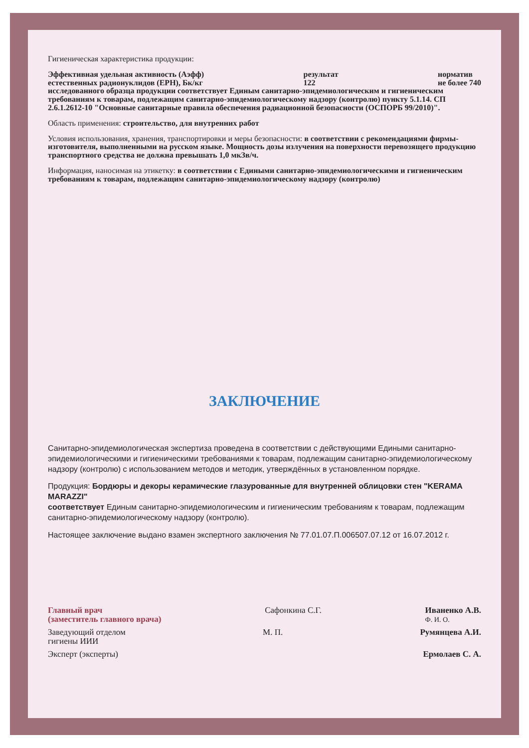Гигиеническая характеристика продукции:
Эффективная удельная активность (Аэфф)
естественных радионуклидов (ЕРН), Бк/кг
результат
122
норматив
не более 740
исследованного образца продукции соответствует Единым санитарно-эпидемиологическим и гигиеническим требованиям к товарам, подлежащим санитарно-эпидемиологическому надзору (контролю) пункту 5.1.14. СП 2.6.1.2612-10 "Основные санитарные правила обеспечения радиационной безопасности (ОСПОРБ 99/2010)".
Область применения: строительство, для внутренних работ
Условия использования, хранения, транспортировки и меры безопасности: в соответствии с рекомендациями фирмы-изготовителя, выполненными на русском языке. Мощность дозы излучения на поверхности перевозящего продукцию транспортного средства не должна превышать 1,0 мкЗв/ч.
Информация, наносимая на этикетку: в соответствии с Едиными санитарно-эпидемиологическими и гигиеническим требованиям к товарам, подлежащим санитарно-эпидемиологическому надзору (контролю)
ЗАКЛЮЧЕНИЕ
Санитарно-эпидемиологическая экспертиза проведена в соответствии с действующими Едиными санитарно-эпидемиологическими и гигиеническими требованиями к товарам, подлежащим санитарно-эпидемиологическому надзору (контролю) с использованием методов и методик, утверждённых в установленном порядке.
Продукция: Бордюры и декоры керамические глазурованные для внутренней облицовки стен "KERAMA MARAZZI"
соответствует Единым санитарно-эпидемиологическим и гигиеническим требованиям к товарам, подлежащим санитарно-эпидемиологическому надзору (контролю).
Настоящее заключение выдано взамен экспертного заключения № 77.01.07.П.006507.07.12 от 16.07.2012 г.
Главный врач
(заместитель главного врача)
Сафонкина С.Г. Иваненко А.В.
Ф. И. О.
Заведующий отделом
гигиены ИИИ
М. П. Румянцева А.И.
Эксперт (эксперты) Ермолаев С. А.